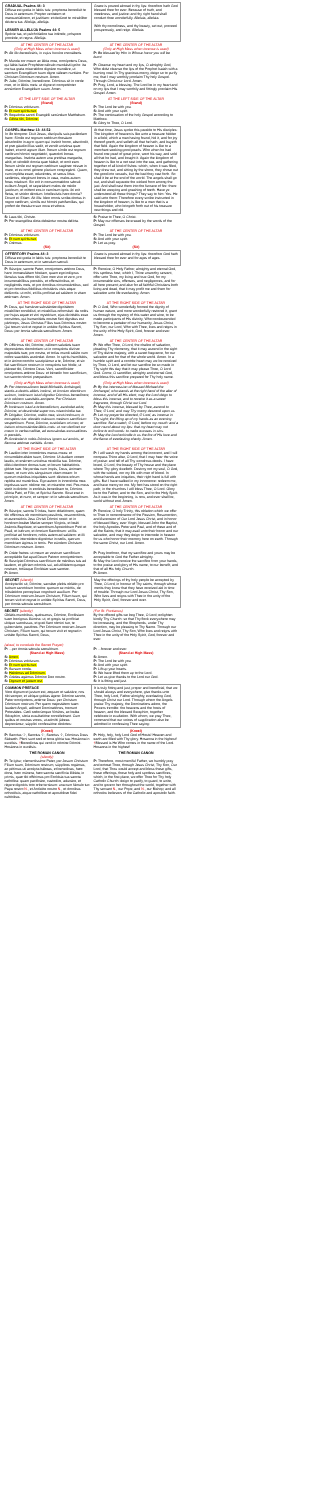| GRADUAL Psalms 44: 3 Diffusa est gratia in labiis tuis: propterea benedixit te Deus in aeternum. Propter veritatem et mansuetúdinem, et justítiam: et dedúcet te mirabíliter déxtera tua. Allelúja, allelúja. LESSER ALLELUJA Psalms 44: 5 Spécie tua, et pulchritúdine tua inténde, próspere procéde, et regna. Allelúja. | Grace is poured abroad in thy lips: therefore hath God blessed thee for ever. Because of truth, and meekness, and justice: and thy right hand shall conduct thee wonderfully. Alleluia, alleluia. With thy comeliness, and thy beauty, set out, proceed prosperously, and reign. Alleluia. |
| AT THE CENTER OF THE ALTAR (Only at High Mass when incense is used) P: Ab illo benedicáris, in cujus honóre cremáberis. P: Munda cor meum ac lábia mea, omnípotens Deus, qui lábia Isaíæ Prophétæ cálculo mundásti igníto: ita me tua grata miseratióne dignáre mundáre, ut sanctum Evangélium tuum digne váleam nuntiáre. Per Christum Dóminum nostrum. Amen. P: Jube, Dómine, benedícere. Dóminus sit in corde meo, et in lábiis meis: ut digne et competénter annúntiem Evangélium suum. Amen. | AT THE CENTER OF THE ALTAR (Only at High Mass when incense is used) P: Be blessed by Him in Whose honor you will be burnt. P: Cleanse my heart and my lips, O almighty God, Who didst cleanse the lips of the Prophet Isaiah with a burning coal. In Thy gracious mercy, deign so to purify me, that I may worthily proclaim Thy holy Gospel. Through Christ our Lord. Amen. P: Pray, Lord, a blessing. The Lord be in my heart and on my lips that I may worthily and fittingly proclaim His Gospel. Amen. |
| AT THE LEFT SIDE OF THE ALTAR (Stand) P: Dóminus vobíscum. S: Et cum spíritu tuo. P: Sequéntia sancti Evangélii secúndum Matthǽum. S: Glória tibi, Dómine. | AT THE LEFT SIDE OF THE ALTAR (Stand) P: The Lord be with you. S: And with your spirit. P: The continuation of the holy Gospel according to Matthew. S: Glory to Thee, O Lord. |
| GOSPEL Matthew 13: 44-52 In illo témpore: Dixit Jesus, discípulis suis parábolam hanc: Símile est regnum cælórum thesáuro abscóndito in agro: quem qui invénit homo, abscóndit, et præ gáudio illíus vadit, et vendit univérsa quæ habet, et emit agrum illum. Íterum símile est regnum cælórum hómini negotiatóri, quærénti bonas margarítas. Invénta autem una pretiósa margaríta, abiit, et véndidit ómnia quæ hábuit, et emit eam. Íterum símile est regnum cælórum sagénæ missæ in mare, et ex omni génere píscium congregánti. Quam, cum impléta esset, educéntes, et secus littus sedéntes, elegérunt bonos in vasa, malos autem foras misérunt. Sic erit in consummatióne sǽculi: exíbunt Ángeli, et separábunt malos de médio justórum, et mittent eos in camínum ignis: ibi erit fletus, et stridor déntium. Intellexístis hæc ómnia? Dicunt ei: Etiam. Ait illis: Ideo omnis scriba doctus in regno cælórum, símilis est hómini patrifamílias, qui profert de thesáuro suo nova et vétera. | At that time, Jesus spoke this parable to His disciples: The kingdom of heaven is like unto a treasure hidden in a field; which a man having found, hid it, and for joy thereof goeth, and selleth all that he hath, and buyeth that field. Again the kingdom of heaven is like to a merchant seeking good pearls. Who when he had found one pearl of great price, went his way, and sold all that he had, and bought it. Again the kingdom of heaven is like to a net cast into the sea, and gathering together of all kind of fishes: which, when it was filled, they drew out, and sitting by the shore, they chose out the good into vessels, but the bad they cast forth. So shall it be at the end of the world. The angels shall go out, and shall separate the wicked from among the just. And shall cast them into the furnace of fire: there shall be weeping and gnashing of teeth. Have ye understood all these things? They say to him: Yes. He said unto them: Therefore every scribe instructed in the kingdom of heaven, is like to a man that is a householder, who bringeth forth out of his treasure new things and old. |
| S: Laus tibi, Christe. P: Per evangélica dicta deleántur nostra delícta. | S: Praise to Thee, O Christ. P: May our offenses be erased by the words of the Gospel. |
| AT THE CENTER OF THE ALTAR P: Dóminus vobíscum. S: Et cum spíritu tuo. P: Orémus. (Sit) | AT THE CENTER OF THE ALTAR P: The Lord be with you. S: And with your spirit. P: Let us pray. (Sit) |
| OFFERTORY Psalms 44: 3 Diffusa est gratia in labiis tuis: propterea benedixit te Deus in aeternum, et in sæculum sæculi. | Grace is poured abroad in thy lips: therefore God hath blessed thee for ever and for ages of ages. |
| P: Súscipe, sancte Pater, omnípotens ætérne Deus, hanc immaculátam hóstiam, quam ego indígnus fámulus tuus óffero tibi, Deo meo vivo et vero, pro innumerabílibus peccátis, et offensiónibus, et negligéntiis meis, et pro ómnibus circumstántibus, sed et pro ómnibus fidélibus christiánis vivis atque defúnctis: ut mihi, et illis profíciat ad salútem in vitam ætérnam. Amen. | P: Receive, O Holy Father, almighty and eternal God, this spotless host, which I, Thine unworthy servant, offer unto Thee, my living and true God, for my innumerable sins, offenses, and negligences, and for all here present; and also for all faithful Christians both living and dead, that it may profit me and them for salvation unto life everlasting. Amen. |
| AT THE RIGHT SIDE OF THE ALTAR P: Deus, qui humánæ substántiæ dignitátem mirabíliter condidísti, et mirabílius reformásti: da nobis per hujus aquæ et vini mystérium, ejus divinitátis esse consórtes, qui humanitátis nostræ fíeri dignátus est párticeps, Jesus Christus Fílius tuus Dóminus noster: Qui tecum vivit et regnat in unitáte Spíritus Sancti, Deus: per ómnia sǽcula sæculórum. Amen. | AT THE RIGHT SIDE OF THE ALTAR P: O God, Who wonderfully formed the dignity of human nature, and more wonderfully restored it, grant us through the mystery of this water and wine, to be made participants of His divinity, Who condescended to become a partaker of our humanity, Jesus Christ, Thy Son, our Lord, Who with Thee, lives and reigns in the unity of the Holy Spirit, God, forever and ever. Amen. |
| AT THE CENTER OF THE ALTAR P: Offérimus tibi, Dómine, cálicem salutáris tuam deprecántes cleméntiam: ut in conspéctu divínæ majestátis tuæ, pro nostra, et totíus mundi salúte cum odóre suavitátis ascéndat. Amen. In spíritu humilitátis, et in ánimo contríto suscipiámur a te, Dómine, et sic fiat sacrifícium nostrum in conspéctu tuo hódie, ut pláceat tibi, Dómine Deus. Veni, sanctificátor omnípotens ætérne Deus: et bénedic hoc sacrifícium, tuo sancto nómini præparátum. | AT THE CENTER OF THE ALTAR P: We offer Thee, O Lord, the chalice of salvation, pleading Thy clemency, that it may ascend in the sight of Thy divine majesty, with a sweet fragrance, for our salvation and for that of the whole world. Amen. In a humble spirit and a contrite heart may we be received by Thee, O Lord, and let our sacrifice be so made in Thy sight this day that it may please Thee, O Lord God. Come, O sanctifier, almighty and eternal God, and bless this sacrifice prepared for Thy holy name. |
| (Only at High Mass when incense is used) P: Per intercessiónem beáti Michaélis Archángeli, stantis a dextris altáris incénsi, et ómnium electórum suórum, incénsum istud dignétur Dóminus benedícere, et in odórem suavitátis accípere. Per Christum Dóminum nostrum. Amen. P: Incénsum istud a te benedíctum, ascéndat ad te, Dómine, et descéndat super nos misericórdia tua. P: Dirigátur, Dómine, orátio mea, sicut incénsum, in conspéctu tuo: elevátio mánuum meárum sacrifícium vespertínum. Pone, Dómine, custódiam ori meo, et óstium circumstántiæ lábiis meis: ut non declínet cor meum in verba malítiæ, ad excusándas excusatiónes in peccátis. P: Accéndat in nobis Dóminus ignem sui amóris, et flamma ætérnæ caritátis. Amen. | (Only at High Mass when incense is used) P: By the intercession of blessed Michael the Archangel, who stands at the right hand of the altar of incense, and of all His elect, may the Lord deign to bless this incense, and to receive it as a sweet fragrance, through Christ our Lord. P: May this incense, blessed by Thee, ascend to Thee, O Lord, and may Thy mercy descend upon us. P: Let my prayer be directed, O Lord, as incense in Thy sight; the lifting up of my hands as an evening sacrifice. Set a watch, O Lord, before my mouth: and a door round about my lips: that my heart may not incline to evil words: to make excuses in sins. P: May the Lord enkindle in us the fire of His love and the flame of everlasting charity. Amen. |
| AT THE RIGHT SIDE OF THE ALTAR P: Lavábo inter innocéntes manus meas: et circumdábo altáre tuum, Dómine: Ut áudiam vocem laudis, et enárrem univérsa mirabília tua. Dómine, diléxi decórem domus tuæ, et locum habitatiónis glóriæ tuæ. Ne perdas cum ímpiis, Deus, ánimam meam, et cum viris sánguinum vitam meam: In quorum mánibus iniquitátes sunt: déxtera eórum repléta est munéribus. Ego autem in innocéntia mea ingréssus sum: rédime me, et miserére mei. Pes meus stetit in dirécto: in ecclésiis benedícam te, Dómine. Glória Patri, et Fílio, et Spirítui Sancto. Sicut erat in princípio, et nunc, et semper: et in sǽcula sæculórum. Amen. | AT THE RIGHT SIDE OF THE ALTAR P: I will wash my hands among the innocent, and I will compass Thine altar, O Lord, that I may hear the voice of praise: and tell of all Thy wondrous deeds. I have loved, O Lord, the beauty of Thy house and the place where Thy glory dwelleth. Destroy not my soul, O God, with the wicked, nor my life with men of blood. In whose hands are iniquities, their right hand is full with gifts. But I have walked in my innocence: redeem me, and have mercy on me. My foot has stood on the right path; in the churches I will bless Thee, O Lord. Glory be to the Father, and to the Son, and to the Holy Spirit. As it was in the beginning, is now, and ever shall be, world without end. Amen. |
| AT THE CENTER OF THE ALTAR P: Súscipe, sancta Trínitas, hanc oblatiónem, quam tibi offérimus ob memóriam passiónis, resurrectiónis, et ascensiónis Jesu Christi Dómini nostri: et in honórem beátæ Maríæ semper Vírginis, et beáti Joánnis Baptístæ, et sanctórum Apostolórum Petri et Pauli, et istórum, et ómnium Sanctórum: ut illis profíciat ad honórem, nobis autem ad salútem: et illi pro nobis intercédere dignéntur in cælis, quorum memóriam ágimus in terris. Per eúndem Christum Dóminum nostrum. Amen. | AT THE CENTER OF THE ALTAR P: Receive, O holy Trinity, this oblation which we offer to Thee in remembrance of the Passion, Resurrection, and Ascension of Our Lord Jesus Christ, and in honor of blessed Mary, ever Virgin, blessed John the Baptist, the holy Apostles Peter and Paul, and of these and of all the Saints; that it may avail unto their honor and our salvation, and may they deign to intercede in heaven for us who honor their memory here on earth. Through the same Christ, our Lord. Amen. |
| P: Oráte fratres: ut meum ac vestrum sacrifícium acceptábile fiat apud Deum Patrem omnipoténtem. S: Suscípiat Dóminus sacrifícium de mánibus tuis ad laudem, et glóriam nóminis sui, ad utilitátem quoque nostram, totiúsque Ecclésiæ suæ sanctæ. P: Amen. | P: Pray brethren, that my sacrifice and yours may be acceptable to God the Father almighty. S: May the Lord receive the sacrifice from your hands, to the praise and glory of His name, to our benefit, and that of all His holy Church. P: Amen. |
| SECRET (silently) Accépta tibi sit, Dómine, sacrátæ plebis oblátio pro tuórum sanctórum honóre: quorum se méritis, de tribulatióne percepísse cognóscit auxílium. Per Dóminum nostrum Jesum Christum, Fílium tuum, qui tecum vivit et regnat in unitáte Spíritus Sancti, Deus, per ómnia sǽcula sæculórum. | May the offerings of thy holy people be accepted by Thee, O Lord, in honour of Thy saints, through whose merits they know that they have received aid in time of trouble. Through our Lord Jesus Christ, Thy Son, Who lives and reigns with Thee in the unity of the Holy Spirit, God, forever and ever. |
| SECRET (silently) Oblátis munéribus, quǽsumus, Dómine, Ecclésiam tuam benígnus illúmina: ut, et gregis tui profíciat ubíque succéssus, et grati fiant nómini tuo, te gubernánte, pastóres. Per Dóminum nostrum Jesum Christum, Fílium tuum, qui tecum vivit et regnat in unitáte Spíritus Sancti, Deus, | (For St. Pontianus) By the offered gifts we beg Thee, O Lord; enlighten kindly Thy Church: so that Thy flock everywhere may be increasing, and the Shepherds, under Thy direction, may be pleasing to Thy Name. Through our Lord Jesus Christ, Thy Son, Who lives and reigns with Thee in the unity of the Holy Spirit, God, forever and ever. |
| (aloud, to conclude the Secret Prayer) P: ...per ómnia sǽcula sæculórum. (Stand at High Mass) S: Amen. P: Dóminus vobíscum. S: Et cum spíritu tuo. P: Sursum corda. S: Habémus ad Dóminum. P: Grátias agámus Dómino Deo nostro. S: Dignum et justum est. | P: ...forever and ever. (Stand at High Mass) S: Amen. P: The Lord be with you. S: And with your spirit. P: Lift up your hearts. S: We have lifted them up to the Lord. P: Let us give thanks to the Lord our God. S: It is fitting and just. |
| COMMON PREFACE Vere dignum et justum est, æquum et salutáre, nos tibi semper, et ubíque grátias ágere: Dómine sancte, Pater omnípotens, ætérne Deus: per Christum Dóminum nostrum. Per quem majestátem tuam laudant Angeli, adórant Dominatiónes, tremunt Potestátes. Cæli cælorúmque Virtútes, ac beáta Séraphim, sócia exsultatióne concélebrant. Cum quibus et nostras voces, ut admítti júbeas deprecámur, súpplici confessióne dicéntes: | It is truly fitting and just, proper and beneficial, that we should always and everywhere, give thanks unto Thee, holy Lord, Father almighty, everlasting God, through Christ our Lord. Through whom the Angels praise Thy majesty, the Dominations adore, the Powers tremble: the heavens and the hosts of heaven, and the blessed Seraphim, together celebrate in exultation. With whom, we pray Thee, command that our voices of supplication also be admitted in confessing Thee saying: |
| (Kneel) P: Sanctus ☩, Sanctus ☩, Sanctus ☩, Dóminus Deus Sábaoth. Pleni sunt cæli et terra glória tua. Hosánna in excélsis. † Benedíctus qui venit in nómine Dómini. Hosánna in excélsis. | (Kneel) P: Holy, holy, holy Lord God of Hosts! Heaven and earth are filled with Thy glory. Hosanna in the highest! † Blessed is He Who comes in the name of the Lord. Hosanna in the highest! |
| THE ROMAN CANON (silently) P: Te ígitur, clementíssime Pater, per Jesum Christum Fílium tuum, Dóminum nostrum, súpplices rogámus, ac pétimus uti accépta hábeas, et benedícas, hæc dona, hæc múnera, hæc sancta sacrifícia illibáta, in primis, quæ tibi offérimus pro Ecclésia tua sancta cathólica: quam pacificáre, custodíre, adunáre, et régere dignéris toto orbe terrárum: una cum fámulo tuo Papa nostro N. , et Antístite nostro N. , et ómnibus orthodóxis, atque cathólicæ et apostólicæ fídei cultóribus. | THE ROMAN CANON P: Therefore, most merciful Father, we humbly pray and entreat Thee, through Jesus Christ, Thy Son, Our Lord, that Thou would accept and bless these gifts, these offerings, these holy and spotless sacrifices, which, in the first place, we offer Thee for Thy holy Catholic Church: deign to pacify, to guard, to unite, and to govern her throughout the world, together with Thy servant N. , our Pope, and N. , our Bishop; and all orthodox believers of the Catholic and apostolic faith. |